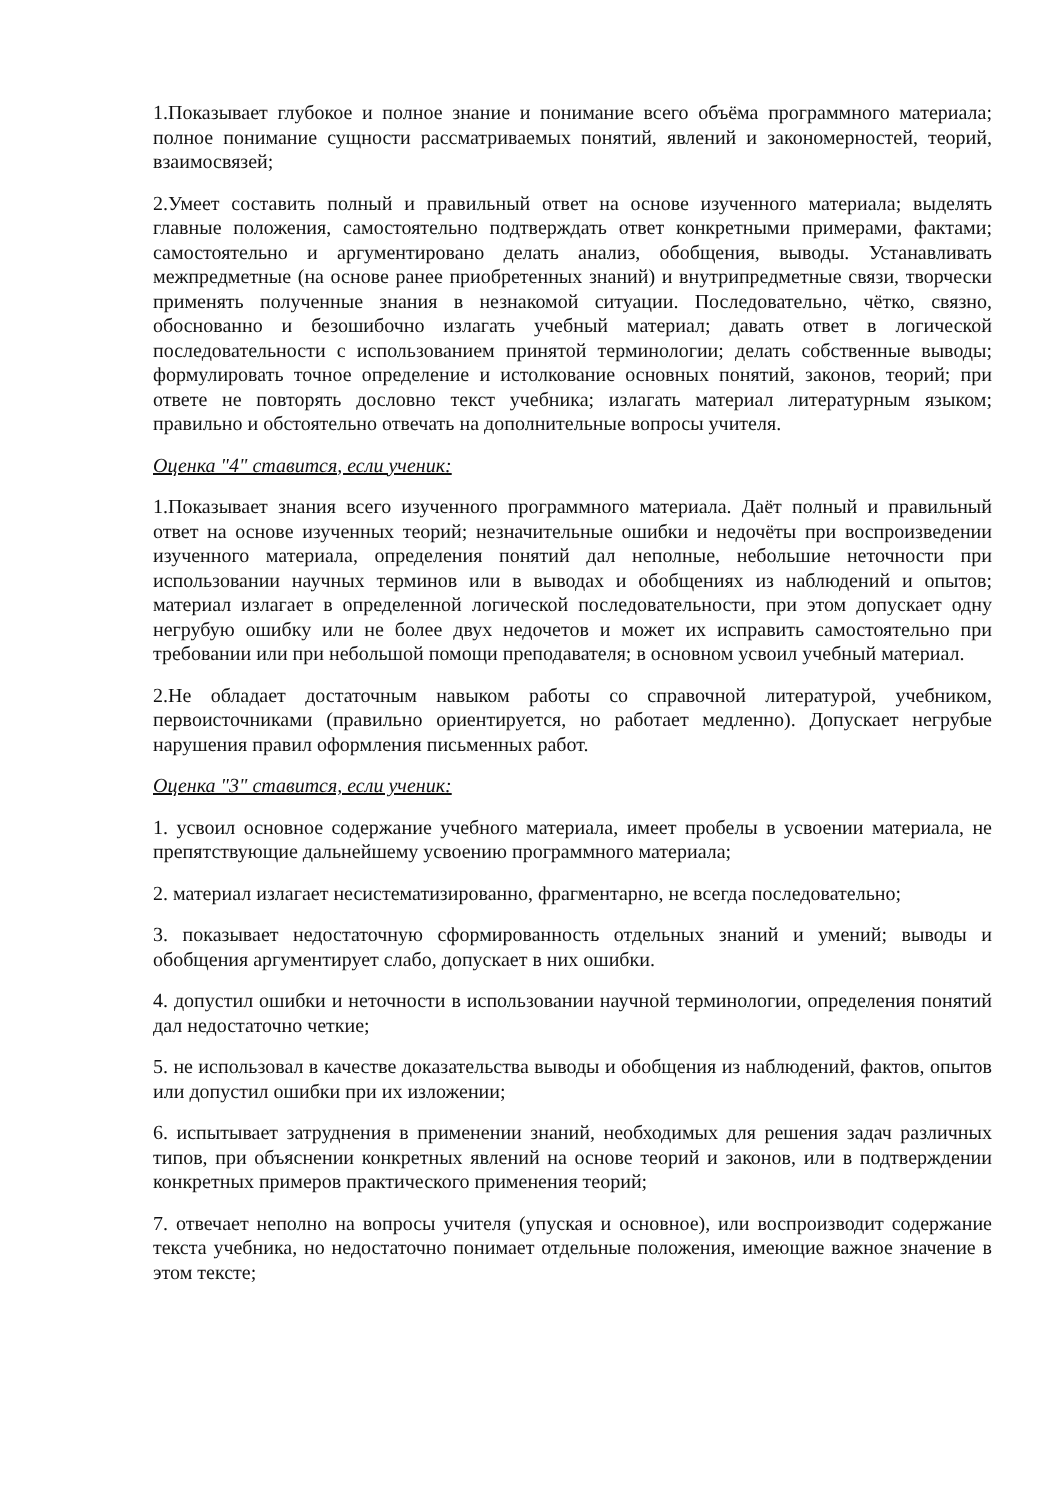1.Показывает глубокое и полное знание и понимание всего объёма программного материала; полное понимание сущности рассматриваемых понятий, явлений и закономерностей, теорий, взаимосвязей;
2.Умеет составить полный и правильный ответ на основе изученного материала; выделять главные положения, самостоятельно подтверждать ответ конкретными примерами, фактами; самостоятельно и аргументировано делать анализ, обобщения, выводы. Устанавливать межпредметные (на основе ранее приобретенных знаний) и внутрипредметные связи, творчески применять полученные знания в незнакомой ситуации. Последовательно, чётко, связно, обоснованно и безошибочно излагать учебный материал; давать ответ в логической последовательности с использованием принятой терминологии; делать собственные выводы; формулировать точное определение и истолкование основных понятий, законов, теорий; при ответе не повторять дословно текст учебника; излагать материал литературным языком; правильно и обстоятельно отвечать на дополнительные вопросы учителя.
Оценка "4" ставится, если ученик:
1.Показывает знания всего изученного программного материала. Даёт полный и правильный ответ на основе изученных теорий; незначительные ошибки и недочёты при воспроизведении изученного материала, определения понятий дал неполные, небольшие неточности при использовании научных терминов или в выводах и обобщениях из наблюдений и опытов; материал излагает в определенной логической последовательности, при этом допускает одну негрубую ошибку или не более двух недочетов и может их исправить самостоятельно при требовании или при небольшой помощи преподавателя; в основном усвоил учебный материал.
2.Не обладает достаточным навыком работы со справочной литературой, учебником, первоисточниками (правильно ориентируется, но работает медленно). Допускает негрубые нарушения правил оформления письменных работ.
Оценка "3" ставится, если ученик:
1. усвоил основное содержание учебного материала, имеет пробелы в усвоении материала, не препятствующие дальнейшему усвоению программного материала;
2. материал излагает несистематизированно, фрагментарно, не всегда последовательно;
3. показывает недостаточную сформированность отдельных знаний и умений; выводы и обобщения аргументирует слабо, допускает в них ошибки.
4. допустил ошибки и неточности в использовании научной терминологии, определения понятий дал недостаточно четкие;
5. не использовал в качестве доказательства выводы и обобщения из наблюдений, фактов, опытов или допустил ошибки при их изложении;
6. испытывает затруднения в применении знаний, необходимых для решения задач различных типов, при объяснении конкретных явлений на основе теорий и законов, или в подтверждении конкретных примеров практического применения теорий;
7. отвечает неполно на вопросы учителя (упуская и основное), или воспроизводит содержание текста учебника, но недостаточно понимает отдельные положения, имеющие важное значение в этом тексте;